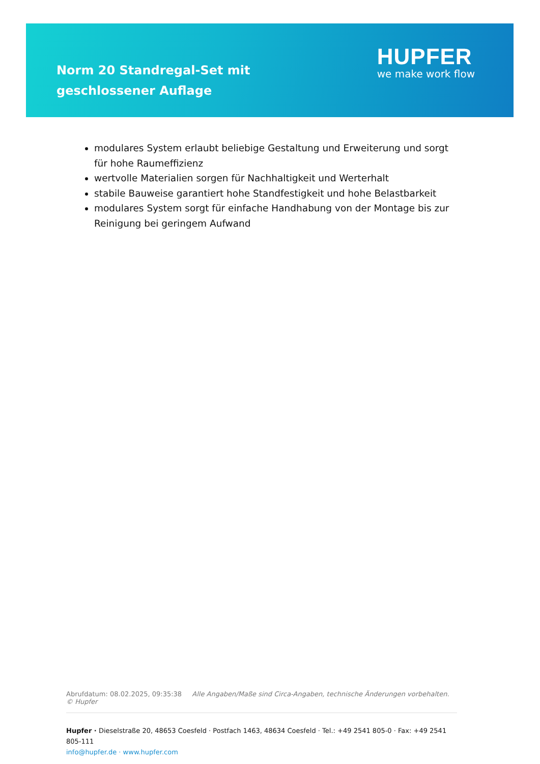Norm 20 Standregal-Set mit geschlossener Auflage
HUPFER
we make work flow
modulares System erlaubt beliebige Gestaltung und Erweiterung und sorgt für hohe Raumeffizienz
wertvolle Materialien sorgen für Nachhaltigkeit und Werterhalt
stabile Bauweise garantiert hohe Standfestigkeit und hohe Belastbarkeit
modulares System sorgt für einfache Handhabung von der Montage bis zur Reinigung bei geringem Aufwand
Abrufdatum: 08.02.2025, 09:35:38 Alle Angaben/Maße sind Circa-Angaben, technische Änderungen vorbehalten. © Hupfer
Hupfer · Dieselstraße 20, 48653 Coesfeld · Postfach 1463, 48634 Coesfeld · Tel.: +49 2541 805-0 · Fax: +49 2541 805-111
info@hupfer.de · www.hupfer.com